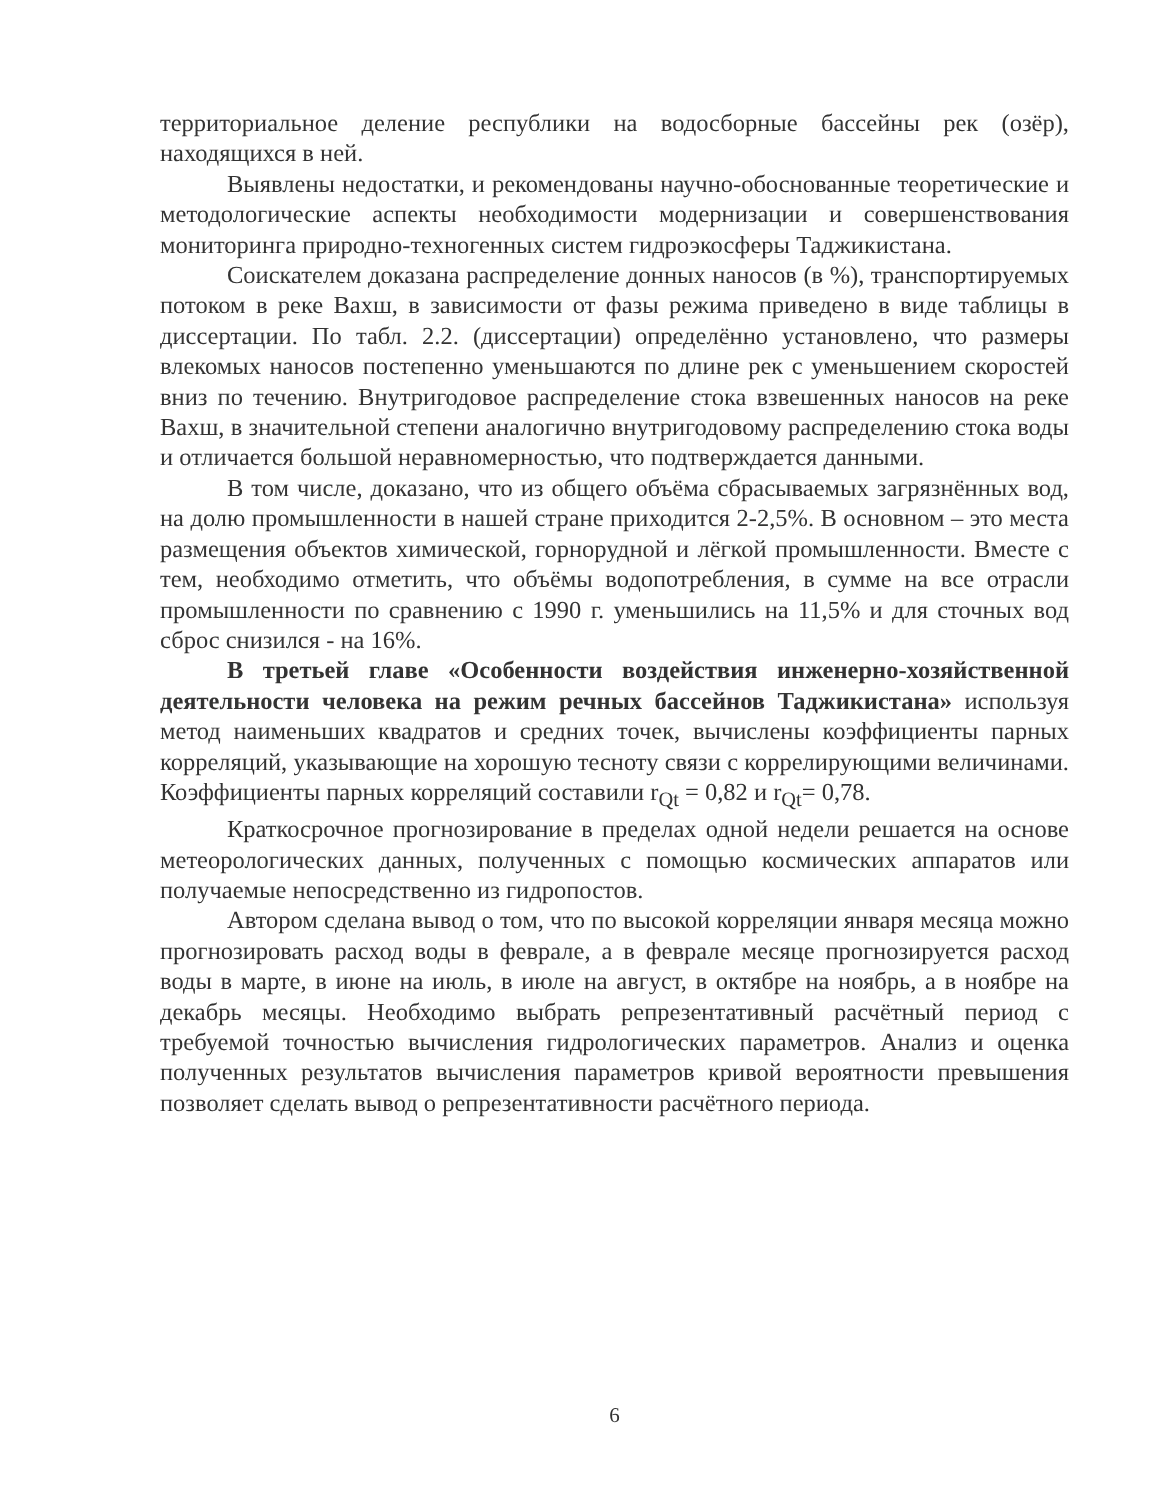территориальное деление республики на водосборные бассейны рек (озёр), находящихся в ней.
Выявлены недостатки, и рекомендованы научно-обоснованные теоретические и методологические аспекты необходимости модернизации и совершенствования мониторинга природно-техногенных систем гидроэкосферы Таджикистана.
Соискателем доказана распределение донных наносов (в %), транспортируемых потоком в реке Вахш, в зависимости от фазы режима приведено в виде таблицы в диссертации. По табл. 2.2. (диссертации) определённо установлено, что размеры влекомых наносов постепенно уменьшаются по длине рек с уменьшением скоростей вниз по течению. Внутригодовое распределение стока взвешенных наносов на реке Вахш, в значительной степени аналогично внутригодовому распределению стока воды и отличается большой неравномерностью, что подтверждается данными.
В том числе, доказано, что из общего объёма сбрасываемых загрязнённых вод, на долю промышленности в нашей стране приходится 2-2,5%. В основном – это места размещения объектов химической, горнорудной и лёгкой промышленности. Вместе с тем, необходимо отметить, что объёмы водопотребления, в сумме на все отрасли промышленности по сравнению с 1990 г. уменьшились на 11,5% и для сточных вод сброс снизился - на 16%.
В третьей главе «Особенности воздействия инженерно-хозяйственной деятельности человека на режим речных бассейнов Таджикистана» используя метод наименьших квадратов и средних точек, вычислены коэффициенты парных корреляций, указывающие на хорошую тесноту связи с коррелирующими величинами. Коэффициенты парных корреляций составили r<sub>Qt</sub> = 0,82 и r<sub>Qt</sub>= 0,78.
Краткосрочное прогнозирование в пределах одной недели решается на основе метеорологических данных, полученных с помощью космических аппаратов или получаемые непосредственно из гидропостов.
Автором сделана вывод о том, что по высокой корреляции января месяца можно прогнозировать расход воды в феврале, а в феврале месяце прогнозируется расход воды в марте, в июне на июль, в июле на август, в октябре на ноябрь, а в ноябре на декабрь месяцы. Необходимо выбрать репрезентативный расчётный период с требуемой точностью вычисления гидрологических параметров. Анализ и оценка полученных результатов вычисления параметров кривой вероятности превышения позволяет сделать вывод о репрезентативности расчётного периода.
6